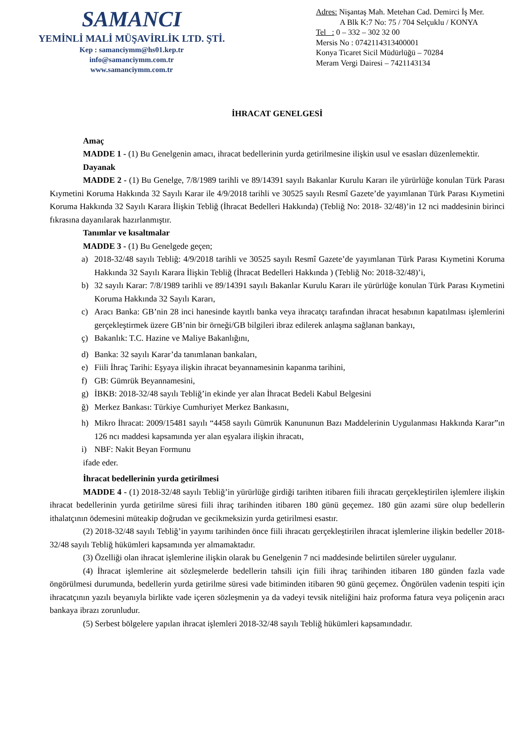SAMANCI
YEMİNLİ MALİ MÜŞAVİRLİK LTD. ŞTİ.
Kep : samanciymm@hs01.kep.tr
info@samanciymm.com.tr
www.samanciymm.com.tr
Adres: Nişantaş Mah. Metehan Cad. Demirci İş Mer.
A Blk K:7 No: 75 / 704 Selçuklu / KONYA
Tel : 0 – 332 – 302 32 00
Mersis No : 0742114313400001
Konya Ticaret Sicil Müdürlüğü – 70284
Meram Vergi Dairesi – 7421143134
İHRACAT GENELGESİ
Amaç
MADDE 1 - (1) Bu Genelgenin amacı, ihracat bedellerinin yurda getirilmesine ilişkin usul ve esasları düzenlemektir.
Dayanak
MADDE 2 - (1) Bu Genelge, 7/8/1989 tarihli ve 89/14391 sayılı Bakanlar Kurulu Kararı ile yürürlüğe konulan Türk Parası Kıymetini Koruma Hakkında 32 Sayılı Karar ile 4/9/2018 tarihli ve 30525 sayılı Resmî Gazete’de yayımlanan Türk Parası Kıymetini Koruma Hakkında 32 Sayılı Karara İlişkin Tebliğ (İhracat Bedelleri Hakkında) (Tebliğ No: 2018- 32/48)’in 12 nci maddesinin birinci fıkrasına dayanılarak hazırlanmıştır.
Tanımlar ve kısaltmalar
MADDE 3 - (1) Bu Genelgede geçen;
a) 2018-32/48 sayılı Tebliğ: 4/9/2018 tarihli ve 30525 sayılı Resmî Gazete’de yayımlanan Türk Parası Kıymetini Koruma Hakkında 32 Sayılı Karara İlişkin Tebliğ (İhracat Bedelleri Hakkında ) (Tebliğ No: 2018-32/48)’i,
b) 32 sayılı Karar: 7/8/1989 tarihli ve 89/14391 sayılı Bakanlar Kurulu Kararı ile yürürlüğe konulan Türk Parası Kıymetini Koruma Hakkında 32 Sayılı Kararı,
c) Aracı Banka: GB’nin 28 inci hanesinde kayıtlı banka veya ihracatçı tarafından ihracat hesabının kapatılması işlemlerini gerçekleştirmek üzere GB’nin bir örneği/GB bilgileri ibraz edilerek anlaşma sağlanan bankayı,
ç) Bakanlık: T.C. Hazine ve Maliye Bakanlığını,
d) Banka: 32 sayılı Karar’da tanımlanan bankaları,
e) Fiili İhraç Tarihi: Eşyaya ilişkin ihracat beyannamesinin kapanma tarihini,
f) GB: Gümrük Beyannamesini,
g) İBKB: 2018-32/48 sayılı Tebliğ’in ekinde yer alan İhracat Bedeli Kabul Belgesini
ğ) Merkez Bankası: Türkiye Cumhuriyet Merkez Bankasını,
h) Mikro İhracat: 2009/15481 sayılı “4458 sayılı Gümrük Kanununun Bazı Maddelerinin Uygulanması Hakkında Karar”ın 126 ncı maddesi kapsamında yer alan eşyalara ilişkin ihracatı,
i) NBF: Nakit Beyan Formunu
ifade eder.
İhracat bedellerinin yurda getirilmesi
MADDE 4 - (1) 2018-32/48 sayılı Tebliğ’in yürürlüğe girdiği tarihten itibaren fiili ihracatı gerçekleştirilen işlemlere ilişkin ihracat bedellerinin yurda getirilme süresi fiili ihraç tarihinden itibaren 180 günü geçemez. 180 gün azami süre olup bedellerin ithalatçının ödemesini müteakip doğrudan ve gecikmeksizin yurda getirilmesi esastır.
(2) 2018-32/48 sayılı Tebliğ’in yayımı tarihinden önce fiili ihracatı gerçekleştirilen ihracat işlemlerine ilişkin bedeller 2018-32/48 sayılı Tebliğ hükümleri kapsamında yer almamaktadır.
(3) Özelliği olan ihracat işlemlerine ilişkin olarak bu Genelgenin 7 nci maddesinde belirtilen süreler uygulanır.
(4) İhracat işlemlerine ait sözleşmelerde bedellerin tahsili için fiili ihraç tarihinden itibaren 180 günden fazla vade öngörülmesi durumunda, bedellerin yurda getirilme süresi vade bitiminden itibaren 90 günü geçemez. Öngörülen vadenin tespiti için ihracatçının yazılı beyanıyla birlikte vade içeren sözleşmenin ya da vadeyi tevsik niteliğini haiz proforma fatura veya poliçenin aracı bankaya ibrazı zorunludur.
(5) Serbest bölgelere yapılan ihracat işlemleri 2018-32/48 sayılı Tebliğ hükümleri kapsamındadır.